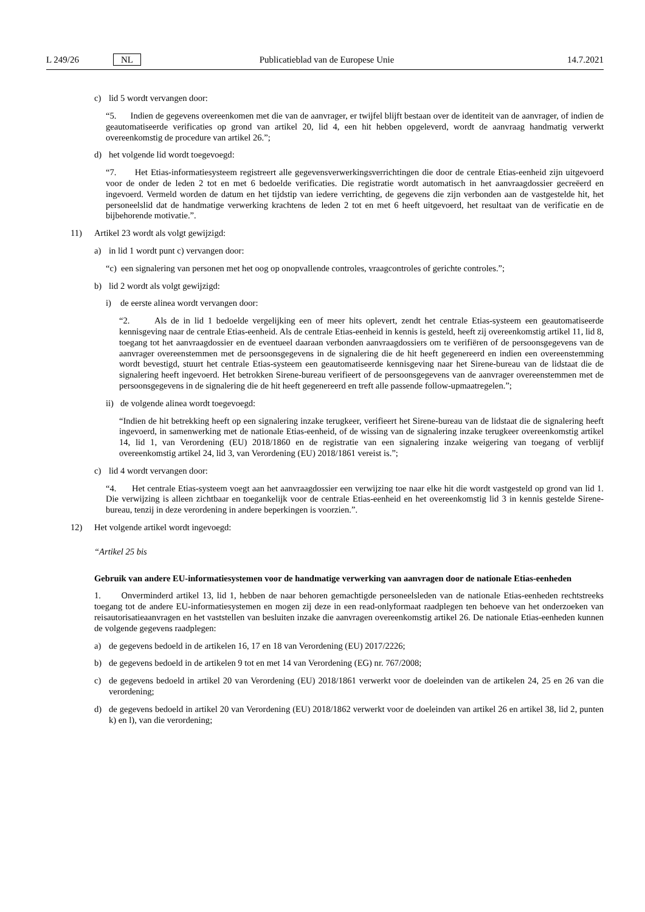L 249/26 NL Publicatieblad van de Europese Unie 14.7.2021
c) lid 5 wordt vervangen door:
“5. Indien de gegevens overeenkomen met die van de aanvrager, er twijfel blijft bestaan over de identiteit van de aanvrager, of indien de geautomatiseerde verificaties op grond van artikel 20, lid 4, een hit hebben opgeleverd, wordt de aanvraag handmatig verwerkt overeenkomstig de procedure van artikel 26.”;
d) het volgende lid wordt toegevoegd:
“7. Het Etias-informatiesysteem registreert alle gegevensverwerkingsverrichtingen die door de centrale Etias-eenheid zijn uitgevoerd voor de onder de leden 2 tot en met 6 bedoelde verificaties. Die registratie wordt automatisch in het aanvraagdossier gecreëerd en ingevoerd. Vermeld worden de datum en het tijdstip van iedere verrichting, de gegevens die zijn verbonden aan de vastgestelde hit, het personeelslid dat de handmatige verwerking krachtens de leden 2 tot en met 6 heeft uitgevoerd, het resultaat van de verificatie en de bijbehorende motivatie.”.
11) Artikel 23 wordt als volgt gewijzigd:
a) in lid 1 wordt punt c) vervangen door:
“c) een signalering van personen met het oog op onopvallende controles, vraagcontroles of gerichte controles.”;
b) lid 2 wordt als volgt gewijzigd:
i) de eerste alinea wordt vervangen door:
“2. Als de in lid 1 bedoelde vergelijking een of meer hits oplevert, zendt het centrale Etias-systeem een geautomatiseerde kennisgeving naar de centrale Etias-eenheid. Als de centrale Etias-eenheid in kennis is gesteld, heeft zij overeenkomstig artikel 11, lid 8, toegang tot het aanvraagdossier en de eventueel daaraan verbonden aanvraagdossiers om te verifiëren of de persoonsgegevens van de aanvrager overeenstemmen met de persoonsgegevens in de signalering die de hit heeft gegenereerd en indien een overeenstemming wordt bevestigd, stuurt het centrale Etias-systeem een geautomatiseerde kennisgeving naar het Sirene-bureau van de lidstaat die de signalering heeft ingevoerd. Het betrokken Sirene-bureau verifieert of de persoonsgegevens van de aanvrager overeenstemmen met de persoonsgegevens in de signalering die de hit heeft gegenereerd en treft alle passende follow-upmaatregelen.”;
ii) de volgende alinea wordt toegevoegd:
“Indien de hit betrekking heeft op een signalering inzake terugkeer, verifieert het Sirene-bureau van de lidstaat die de signalering heeft ingevoerd, in samenwerking met de nationale Etias-eenheid, of de wissing van de signalering inzake terugkeer overeenkomstig artikel 14, lid 1, van Verordening (EU) 2018/1860 en de registratie van een signalering inzake weigering van toegang of verblijf overeenkomstig artikel 24, lid 3, van Verordening (EU) 2018/1861 vereist is.”;
c) lid 4 wordt vervangen door:
“4. Het centrale Etias-systeem voegt aan het aanvraagdossier een verwijzing toe naar elke hit die wordt vastgesteld op grond van lid 1. Die verwijzing is alleen zichtbaar en toegankelijk voor de centrale Etias-eenheid en het overeenkomstig lid 3 in kennis gestelde Sirene-bureau, tenzij in deze verordening in andere beperkingen is voorzien.”.
12) Het volgende artikel wordt ingevoegd:
“Artikel 25 bis
Gebruik van andere EU-informatiesystemen voor de handmatige verwerking van aanvragen door de nationale Etias-eenheden
1. Onverminderd artikel 13, lid 1, hebben de naar behoren gemachtigde personeelsleden van de nationale Etias-eenheden rechtstreeks toegang tot de andere EU-informatiesystemen en mogen zij deze in een read-onlyformaat raadplegen ten behoeve van het onderzoeken van reisautorisatieaanvragen en het vaststellen van besluiten inzake die aanvragen overeenkomstig artikel 26. De nationale Etias-eenheden kunnen de volgende gegevens raadplegen:
a) de gegevens bedoeld in de artikelen 16, 17 en 18 van Verordening (EU) 2017/2226;
b) de gegevens bedoeld in de artikelen 9 tot en met 14 van Verordening (EG) nr. 767/2008;
c) de gegevens bedoeld in artikel 20 van Verordening (EU) 2018/1861 verwerkt voor de doeleinden van de artikelen 24, 25 en 26 van die verordening;
d) de gegevens bedoeld in artikel 20 van Verordening (EU) 2018/1862 verwerkt voor de doeleinden van artikel 26 en artikel 38, lid 2, punten k) en l), van die verordening;